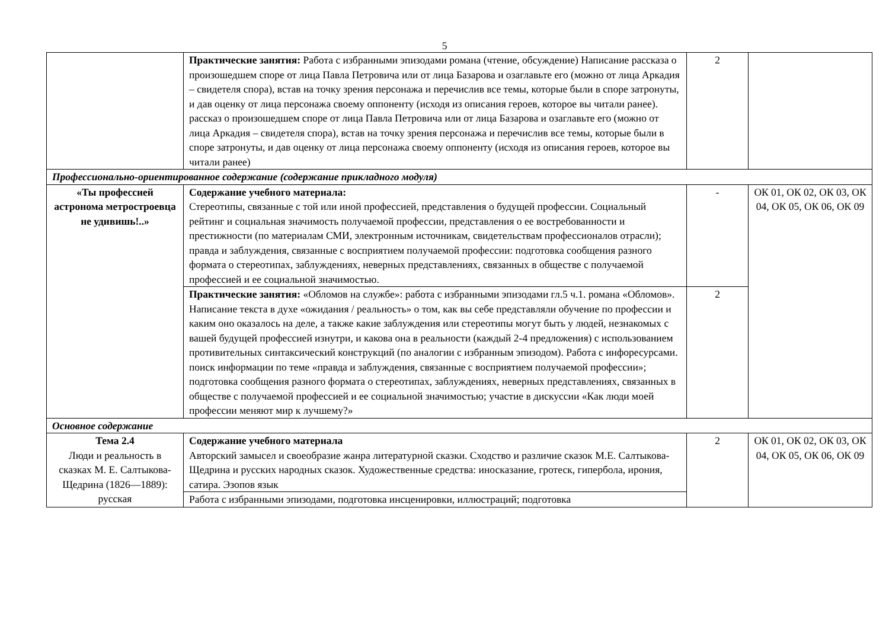5
| | Практические занятия: Работа с избранными эпизодами романа (чтение, обсуждение) Написание рассказа о произошедшем споре от лица Павла Петровича или от лица Базарова и озаглавьте его (можно от лица Аркадия – свидетеля спора), встав на точку зрения персонажа и перечислив все темы, которые были в споре затронуты, и дав оценку от лица персонажа своему оппоненту (исходя из описания героев, которое вы читали ранее). рассказ о произошедшем споре от лица Павла Петровича или от лица Базарова и озаглавьте его (можно от лица Аркадия – свидетеля спора), встав на точку зрения персонажа и перечислив все темы, которые были в споре затронуты, и дав оценку от лица персонажа своему оппоненту (исходя из описания героев, которое вы читали ранее) | 2 | |
| Профессионально-ориентированное содержание (содержание прикладного модуля) | | | |
| «Ты профессией астронома метростроевца не удивишь!..» | Содержание учебного материала: Стереотипы, связанные с той или иной профессией, представления о будущей профессии. Социальный рейтинг и социальная значимость получаемой профессии, представления о ее востребованности и престижности (по материалам СМИ, электронным источникам, свидетельствам профессионалов отрасли); правда и заблуждения, связанные с восприятием получаемой профессии: подготовка сообщения разного формата о стереотипах, заблуждениях, неверных представлениях, связанных в обществе с получаемой профессией и ее социальной значимостью. | - | ОК 01, ОК 02, ОК 03, ОК 04, ОК 05, ОК 06, ОК 09 |
| | Практические занятия: «Обломов на службе»: работа с избранными эпизодами гл.5 ч.1. романа «Обломов». Написание текста в духе «ожидания / реальность» о том, как вы себе представляли обучение по профессии и каким оно оказалось на деле, а также какие заблуждения или стереотипы могут быть у людей, незнакомых с вашей будущей профессией изнутри, и какова она в реальности (каждый 2-4 предложения) с использованием противительных синтаксический конструкций (по аналогии с избранным эпизодом). Работа с инфоресурсами. поиск информации по теме «правда и заблуждения, связанные с восприятием получаемой профессии»; подготовка сообщения разного формата о стереотипах, заблуждениях, неверных представлениях, связанных в обществе с получаемой профессией и ее социальной значимостью; участие в дискуссии «Как люди моей профессии меняют мир к лучшему?» | 2 | |
| Основное содержание | | | |
| Тема 2.4 Люди и реальность в сказках М. Е. Салтыкова-Щедрина (1826—1889): русская | Содержание учебного материала Авторский замысел и своеобразие жанра литературной сказки. Сходство и различие сказок М.Е. Салтыкова-Щедрина и русских народных сказок. Художественные средства: иносказание, гротеск, гипербола, ирония, сатира. Эзопов язык | 2 | ОК 01, ОК 02, ОК 03, ОК 04, ОК 05, ОК 06, ОК 09 |
| | Работа с избранными эпизодами, подготовка инсценировки, иллюстраций; подготовка | | |